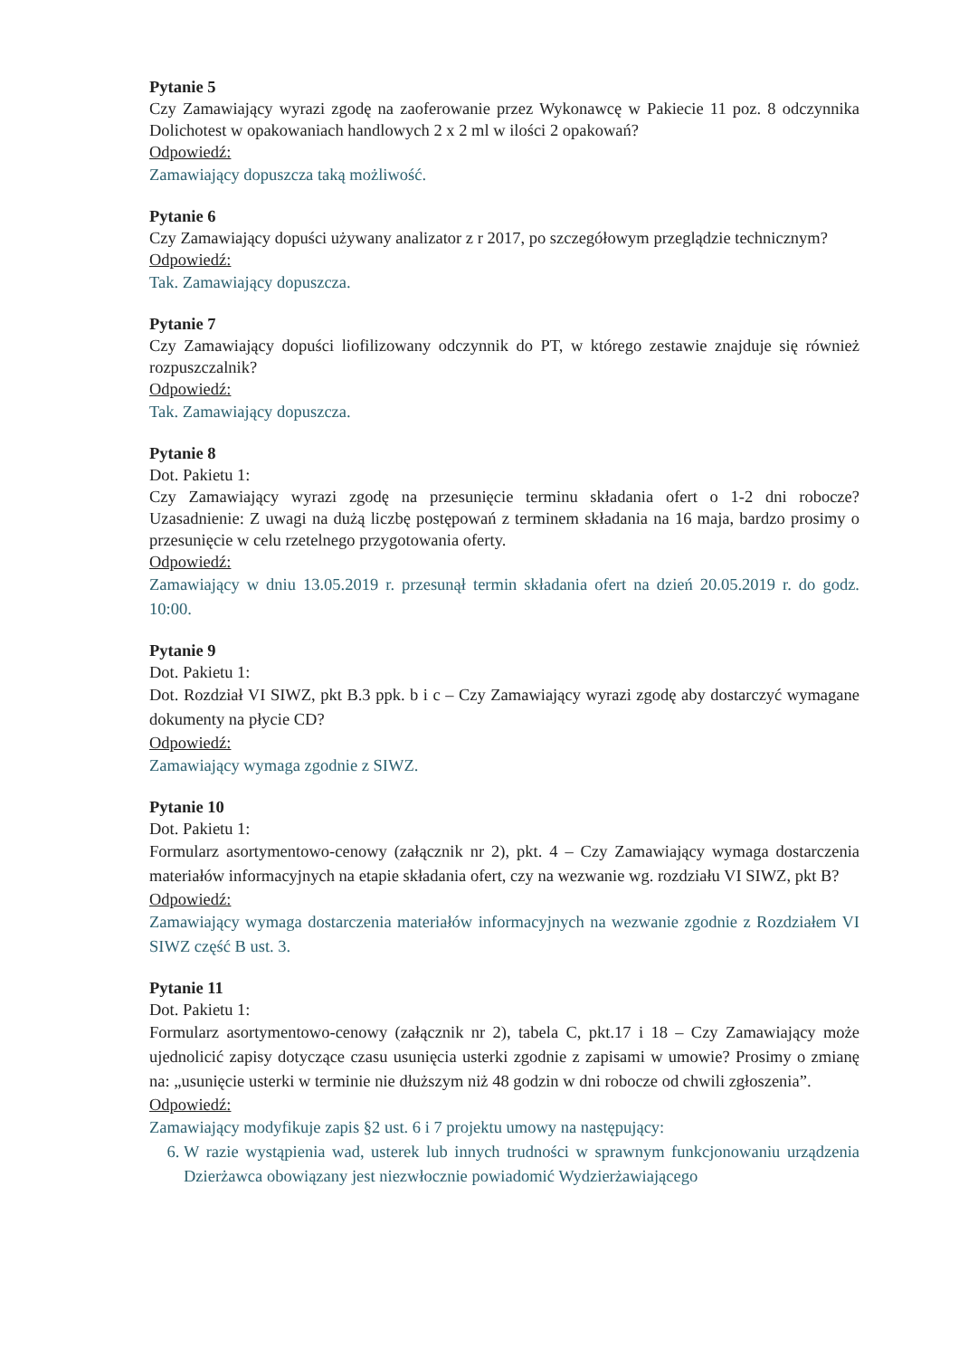Pytanie 5
Czy Zamawiający wyrazi zgodę na zaoferowanie przez Wykonawcę w Pakiecie 11 poz. 8 odczynnika Dolichotest w opakowaniach handlowych 2 x 2 ml w ilości 2 opakowań?
Odpowiedź:
Zamawiający dopuszcza taką możliwość.
Pytanie 6
Czy Zamawiający dopuści używany analizator z r 2017, po szczegółowym przeglądzie technicznym?
Odpowiedź:
Tak. Zamawiający dopuszcza.
Pytanie 7
Czy Zamawiający dopuści liofilizowany odczynnik do PT, w którego zestawie znajduje się również rozpuszczalnik?
Odpowiedź:
Tak. Zamawiający dopuszcza.
Pytanie 8
Dot. Pakietu 1:
Czy Zamawiający wyrazi zgodę na przesunięcie terminu składania ofert o 1-2 dni robocze? Uzasadnienie: Z uwagi na dużą liczbę postępowań z terminem składania na 16 maja, bardzo prosimy o przesunięcie w celu rzetelnego przygotowania oferty.
Odpowiedź:
Zamawiający w dniu 13.05.2019 r. przesunął termin składania ofert na dzień 20.05.2019 r. do godz. 10:00.
Pytanie 9
Dot. Pakietu 1:
Dot. Rozdział VI SIWZ, pkt B.3 ppk. b i c – Czy Zamawiający wyrazi zgodę aby dostarczyć wymagane dokumenty na płycie CD?
Odpowiedź:
Zamawiający wymaga zgodnie z SIWZ.
Pytanie 10
Dot. Pakietu 1:
Formularz asortymentowo-cenowy (załącznik nr 2), pkt. 4 – Czy Zamawiający wymaga dostarczenia materiałów informacyjnych na etapie składania ofert, czy na wezwanie wg. rozdziału VI SIWZ, pkt B?
Odpowiedź:
Zamawiający wymaga dostarczenia materiałów informacyjnych na wezwanie zgodnie z Rozdziałem VI SIWZ część B ust. 3.
Pytanie 11
Dot. Pakietu 1:
Formularz asortymentowo-cenowy (załącznik nr 2), tabela C, pkt.17 i 18 – Czy Zamawiający może ujednolicić zapisy dotyczące czasu usunięcia usterki zgodnie z zapisami w umowie? Prosimy o zmianę na: „usunięcie usterki w terminie nie dłuższym niż 48 godzin w dni robocze od chwili zgłoszenia”.
Odpowiedź:
Zamawiający modyfikuje zapis §2 ust. 6 i 7 projektu umowy na następujący:
6. W razie wystąpienia wad, usterek lub innych trudności w sprawnym funkcjonowaniu urządzenia Dzierżawca obowiązany jest niezwłocznie powiadomić Wydzierżawiającego